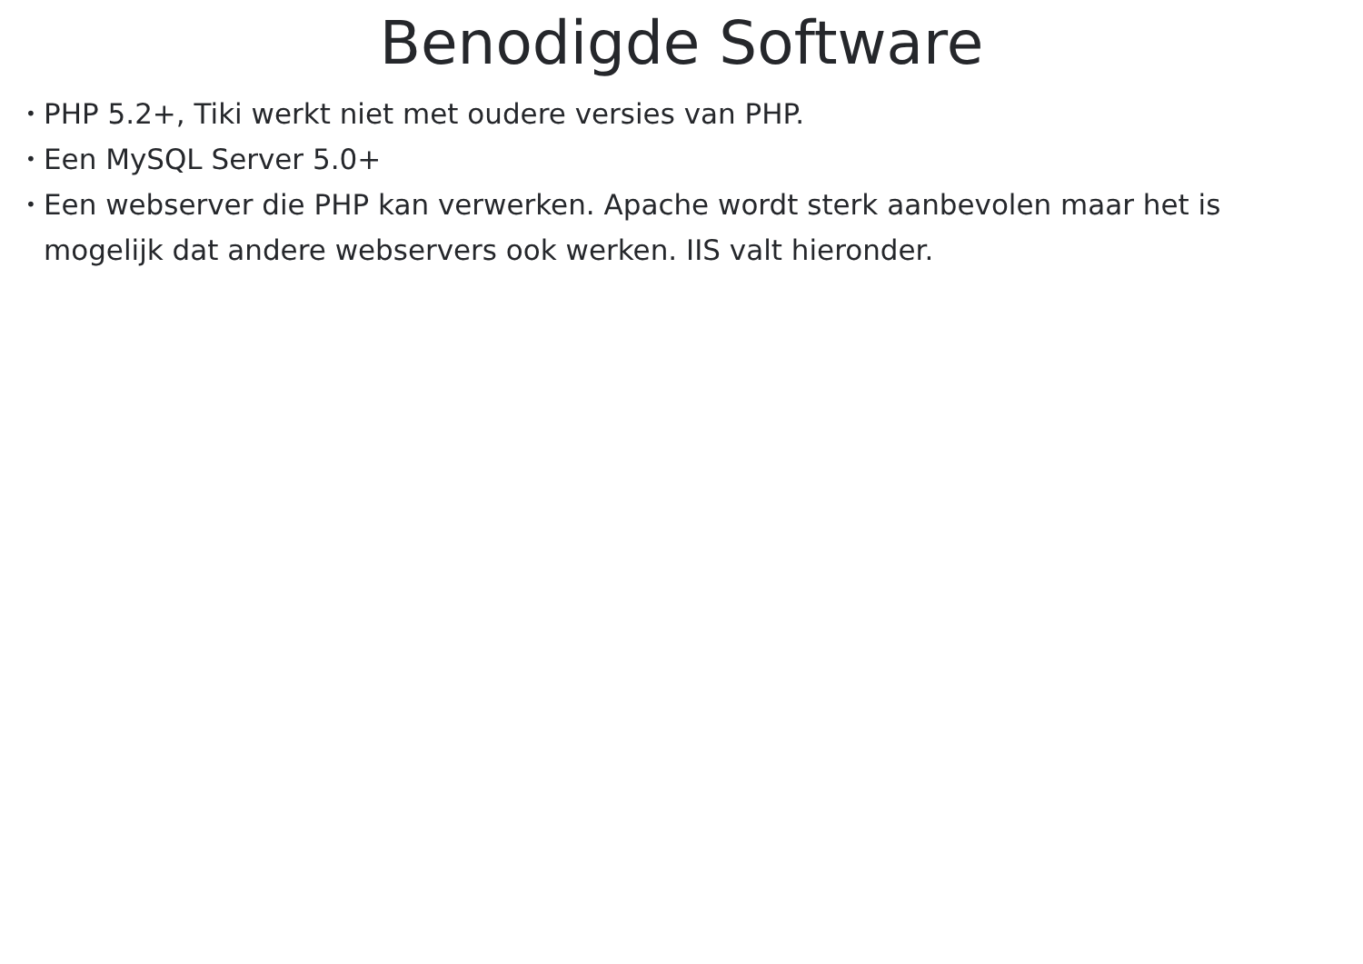Benodigde Software
• PHP 5.2+, Tiki werkt niet met oudere versies van PHP.
• Een MySQL Server 5.0+
• Een webserver die PHP kan verwerken. Apache wordt sterk aanbevolen maar het is mogelijk dat andere webservers ook werken. IIS valt hieronder.